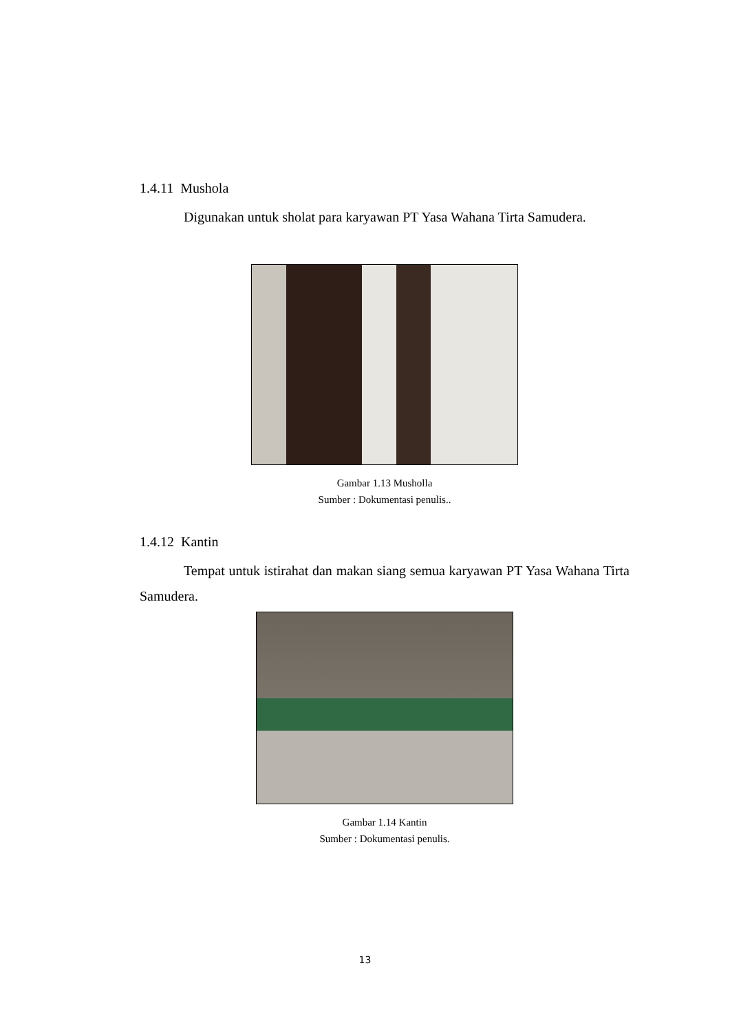1.4.11 Mushola
Digunakan untuk sholat para karyawan PT Yasa Wahana Tirta Samudera.
Gambar 1.13 Musholla
Sumber : Dokumentasi penulis..
1.4.12 Kantin
Tempat untuk istirahat dan makan siang semua karyawan PT Yasa Wahana Tirta Samudera.
Gambar 1.14 Kantin
Sumber : Dokumentasi penulis.
13